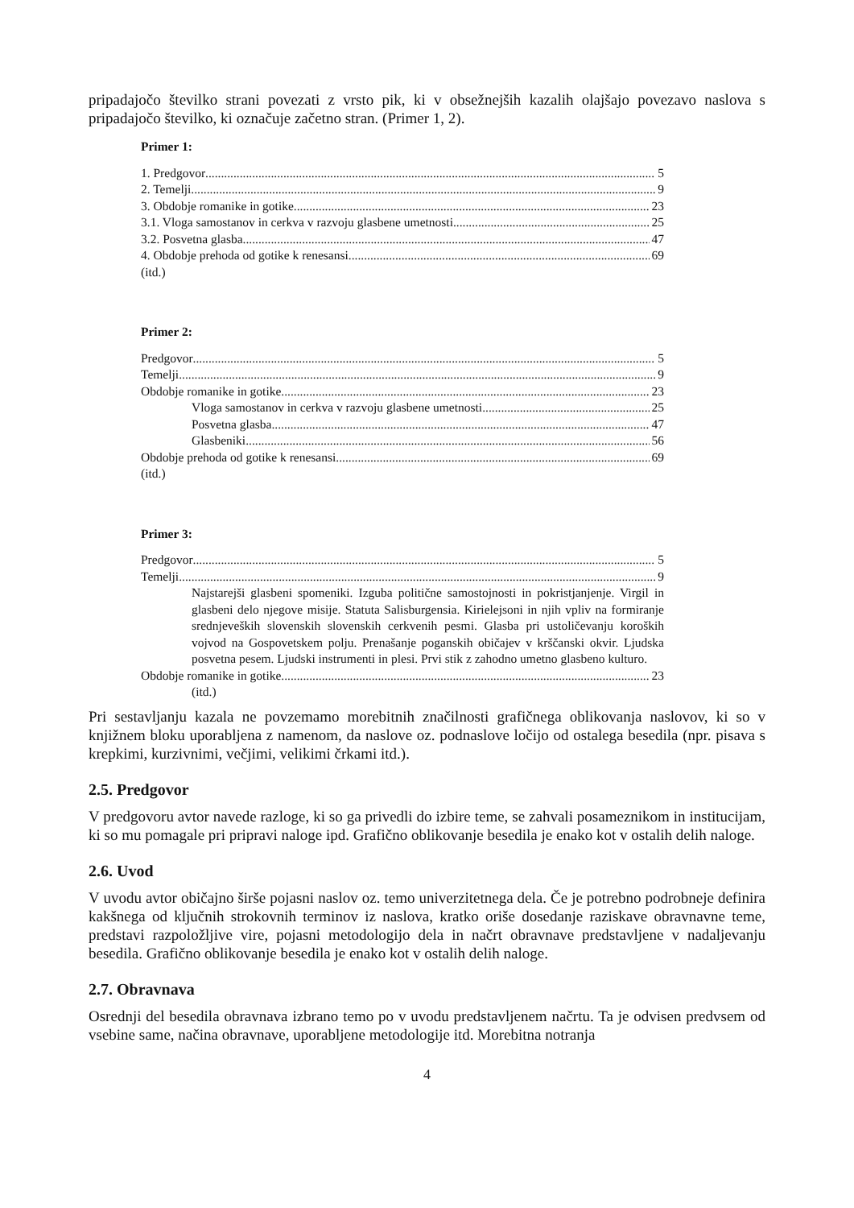pripadajočo številko strani povezati z vrsto pik, ki v obsežnejših kazalih olajšajo povezavo naslova s pripadajočo številko, ki označuje začetno stran. (Primer 1, 2).
Primer 1:
1. Predgovor 5
2. Temelji 9
3. Obdobje romanike in gotike 23
3.1. Vloga samostanov in cerkva v razvoju glasbene umetnosti 25
3.2. Posvetna glasba 47
4. Obdobje prehoda od gotike k renesansi 69
(itd.)
Primer 2:
Predgovor 5
Temelji 9
Obdobje romanike in gotike 23
Vloga samostanov in cerkva v razvoju glasbene umetnosti 25
Posvetna glasba 47
Glasbeniki 56
Obdobje prehoda od gotike k renesansi 69
(itd.)
Primer 3:
Predgovor 5
Temelji 9
Najstarejši glasbeni spomeniki. Izguba politične samostojnosti in pokristjanjenje. Virgil in glasbeni delo njegove misije. Statuta Salisburgensia. Kirielejsoni in njih vpliv na formiranje srednjeveških slovenskih slovenskih cerkvenih pesmi. Glasba pri ustoličevanju koroških vojvod na Gospovetskem polju. Prenašanje poganskih običajev v krščanski okvir. Ljudska posvetna pesem. Ljudski instrumenti in plesi. Prvi stik z zahodno umetno glasbeno kulturo.
Obdobje romanike in gotike 23
(itd.)
Pri sestavljanju kazala ne povzemamo morebitnih značilnosti grafičnega oblikovanja naslovov, ki so v knjižnem bloku uporabljena z namenom, da naslove oz. podnaslove ločijo od ostalega besedila (npr. pisava s krepkimi, kurzivnimi, večjimi, velikimi črkami itd.).
2.5. Predgovor
V predgovoru avtor navede razloge, ki so ga privedli do izbire teme, se zahvali posameznikom in institucijam, ki so mu pomagale pri pripravi naloge ipd. Grafično oblikovanje besedila je enako kot v ostalih delih naloge.
2.6. Uvod
V uvodu avtor običajno širše pojasni naslov oz. temo univerzitetnega dela. Če je potrebno podrobneje definira kakšnega od ključnih strokovnih terminov iz naslova, kratko oriše dosedanje raziskave obravnavne teme, predstavi razpoložljive vire, pojasni metodologijo dela in načrt obravnave predstavljene v nadaljevanju besedila. Grafično oblikovanje besedila je enako kot v ostalih delih naloge.
2.7. Obravnava
Osrednji del besedila obravnava izbrano temo po v uvodu predstavljenem načrtu. Ta je odvisen predvsem od vsebine same, načina obravnave, uporabljene metodologije itd. Morebitna notranja
4